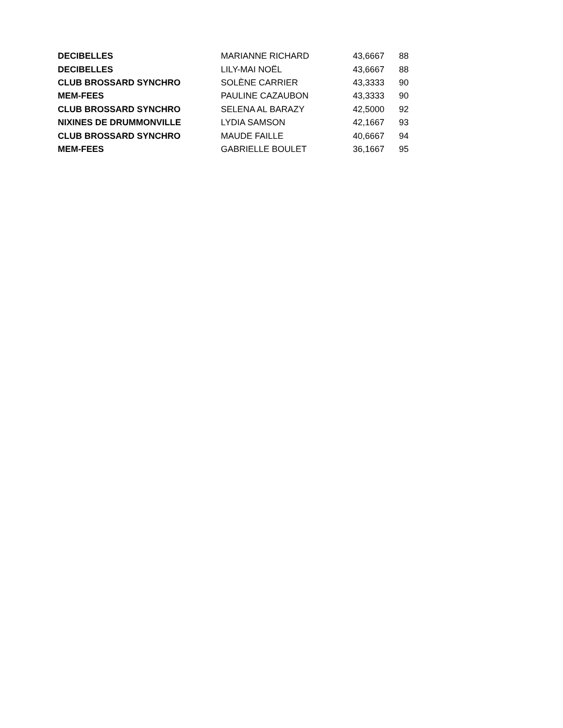| DECIBELLES | MARIANNE RICHARD | 43,6667 | 88 |
| DECIBELLES | LILY-MAI NOËL | 43,6667 | 88 |
| CLUB BROSSARD SYNCHRO | SOLÈNE CARRIER | 43,3333 | 90 |
| MEM-FEES | PAULINE CAZAUBON | 43,3333 | 90 |
| CLUB BROSSARD SYNCHRO | SELENA AL BARAZY | 42,5000 | 92 |
| NIXINES DE DRUMMONVILLE | LYDIA SAMSON | 42,1667 | 93 |
| CLUB BROSSARD SYNCHRO | MAUDE FAILLE | 40,6667 | 94 |
| MEM-FEES | GABRIELLE BOULET | 36,1667 | 95 |